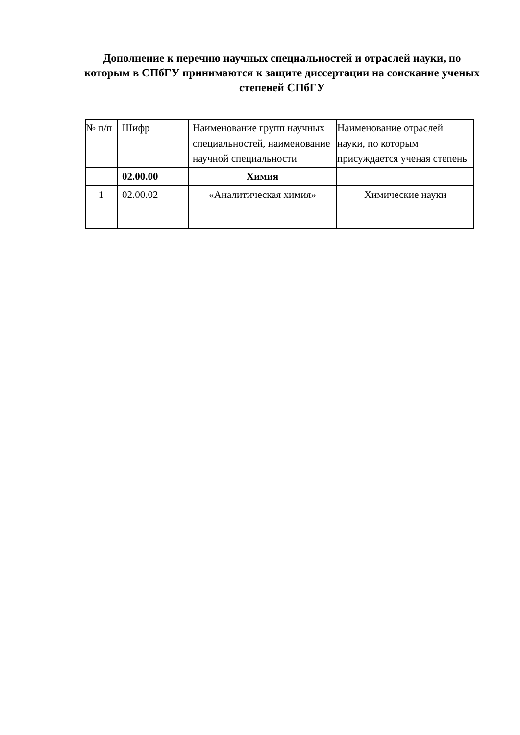Дополнение к перечню научных специальностей и отраслей науки, по которым в СПбГУ принимаются к защите диссертации на соискание ученых степеней СПбГУ
| № п/п | Шифр | Наименование групп научных специальностей, наименование научной специальности | Наименование отраслей науки, по которым присуждается ученая степень |
| --- | --- | --- | --- |
| | 02.00.00 | Химия | |
| 1 | 02.00.02 | «Аналитическая химия» | Химические науки |